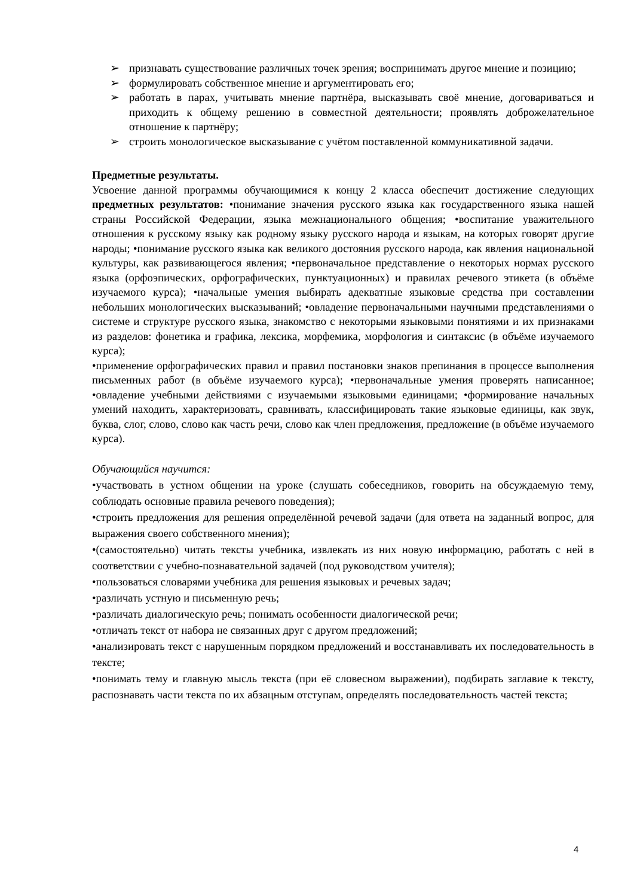➢ признавать существование различных точек зрения; воспринимать другое мнение и позицию;
➢ формулировать собственное мнение и аргументировать его;
➢ работать в парах, учитывать мнение партнёра, высказывать своё мнение, договариваться и приходить к общему решению в совместной деятельности; проявлять доброжелательное отношение к партнёру;
➢ строить монологическое высказывание с учётом поставленной коммуникативной задачи.
Предметные результаты.
Усвоение данной программы обучающимися к концу 2 класса обеспечит достижение следующих предметных результатов: •понимание значения русского языка как государственного языка нашей страны Российской Федерации, языка межнационального общения; •воспитание уважительного отношения к русскому языку как родному языку русского народа и языкам, на которых говорят другие народы; •понимание русского языка как великого достояния русского народа, как явления национальной культуры, как развивающегося явления; •первоначальное представление о некоторых нормах русского языка (орфоэпических, орфографических, пунктуационных) и правилах речевого этикета (в объёме изучаемого курса); •начальные умения выбирать адекватные языковые средства при составлении небольших монологических высказываний; •овладение первоначальными научными представлениями о системе и структуре русского языка, знакомство с некоторыми языковыми понятиями и их признаками из разделов: фонетика и графика, лексика, морфемика, морфология и синтаксис (в объёме изучаемого курса);
•применение орфографических правил и правил постановки знаков препинания в процессе выполнения письменных работ (в объёме изучаемого курса); •первоначальные умения проверять написанное; •овладение учебными действиями с изучаемыми языковыми единицами; •формирование начальных умений находить, характеризовать, сравнивать, классифицировать такие языковые единицы, как звук, буква, слог, слово, слово как часть речи, слово как член предложения, предложение (в объёме изучаемого курса).
Обучающийся научится:
•участвовать в устном общении на уроке (слушать собеседников, говорить на обсуждаемую тему, соблюдать основные правила речевого поведения);
•строить предложения для решения определённой речевой задачи (для ответа на заданный вопрос, для выражения своего собственного мнения);
•(самостоятельно) читать тексты учебника, извлекать из них новую информацию, работать с ней в соответствии с учебно-познавательной задачей (под руководством учителя);
•пользоваться словарями учебника для решения языковых и речевых задач;
•различать устную и письменную речь;
•различать диалогическую речь; понимать особенности диалогической речи;
•отличать текст от набора не связанных друг с другом предложений;
•анализировать текст с нарушенным порядком предложений и восстанавливать их последовательность в тексте;
•понимать тему и главную мысль текста (при её словесном выражении), подбирать заглавие к тексту, распознавать части текста по их абзацным отступам, определять последовательность частей текста;
4